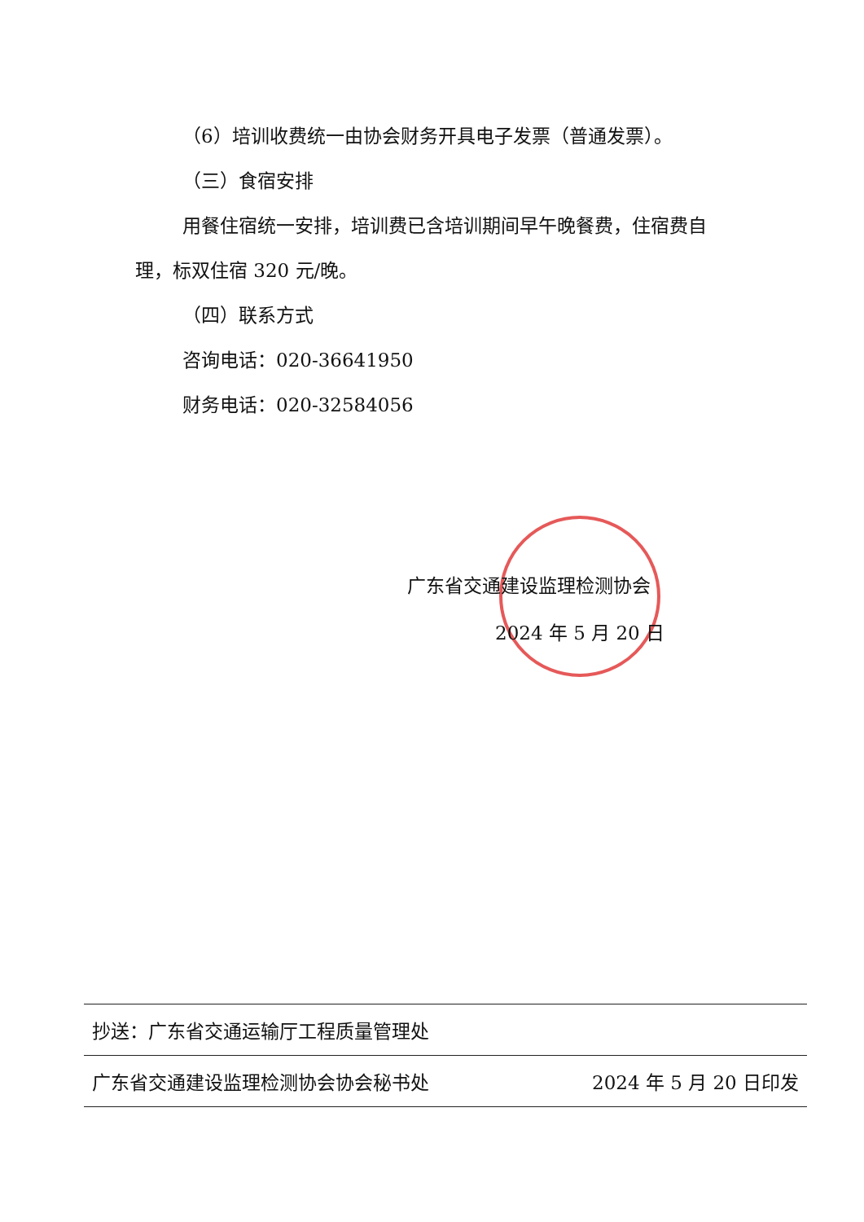（6）培训收费统一由协会财务开具电子发票（普通发票）。
（三）食宿安排
用餐住宿统一安排，培训费已含培训期间早午晚餐费，住宿费自理，标双住宿 320 元/晚。
（四）联系方式
咨询电话：020-36641950
财务电话：020-32584056
广东省交通建设监理检测协会
2024 年 5 月 20 日
抄送：广东省交通运输厅工程质量管理处
广东省交通建设监理检测协会协会秘书处 2024 年 5 月 20 日印发